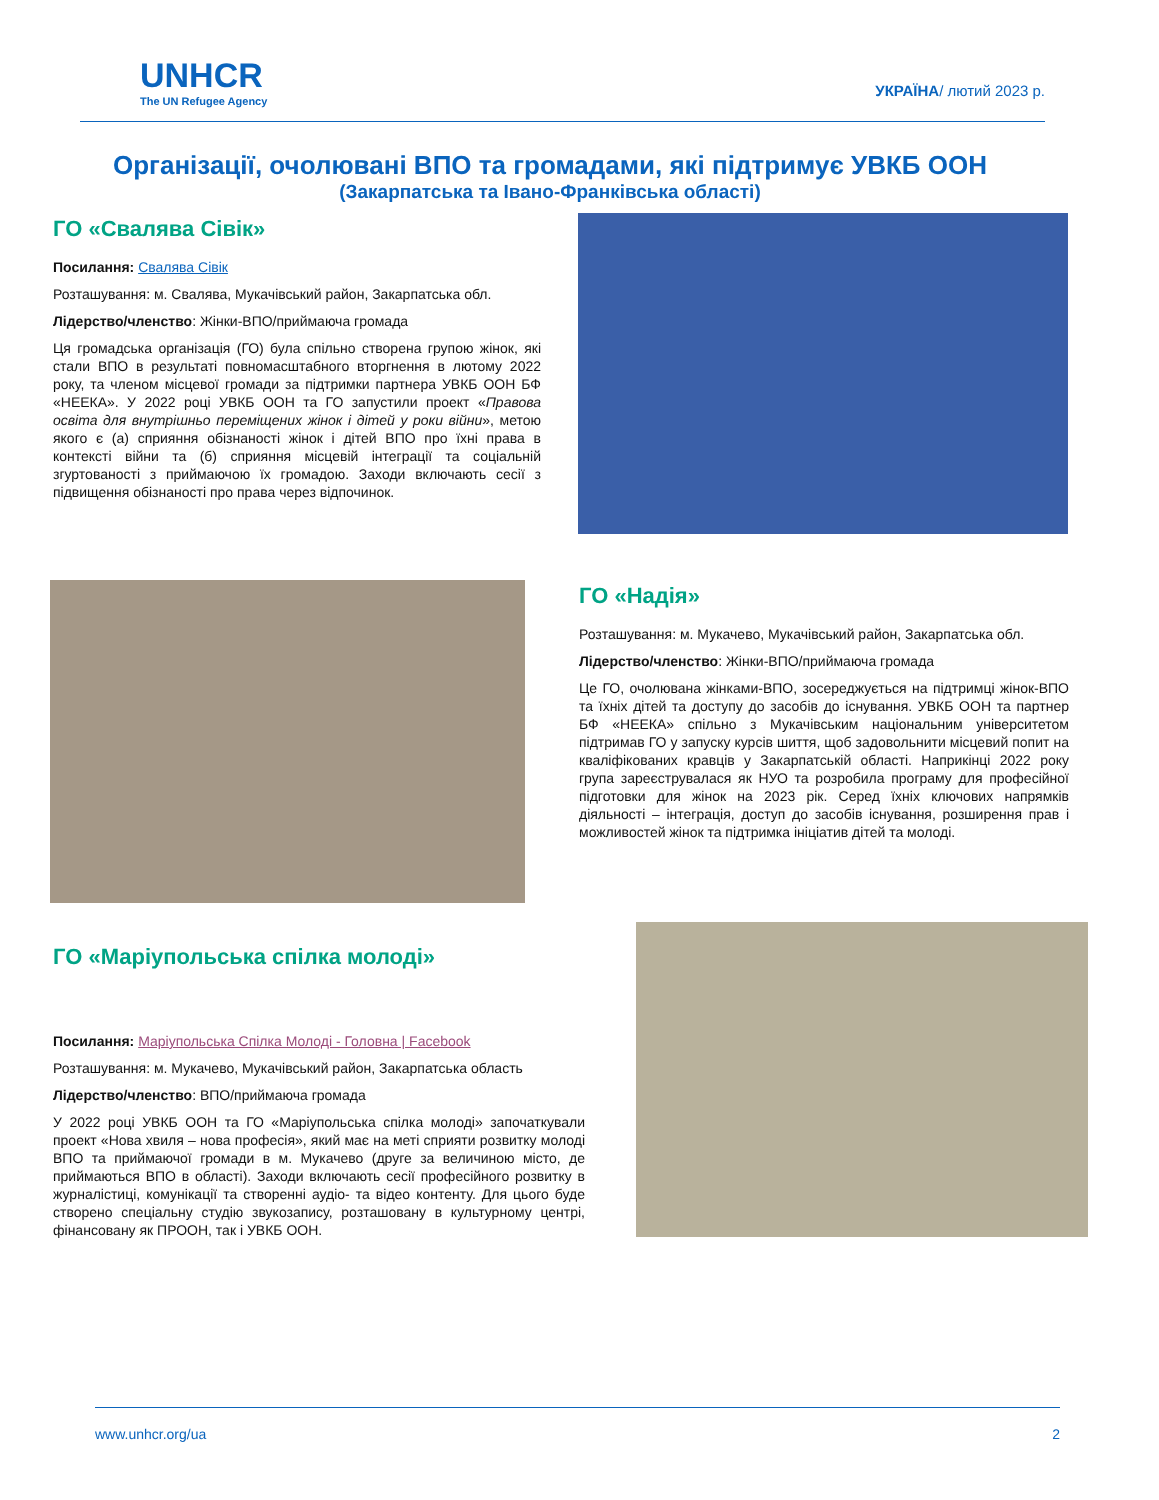UNHCR
The UN Refugee Agency
УКРАЇНА/ лютий 2023 р.
Організації, очолювані ВПО та громадами, які підтримує УВКБ ООН
(Закарпатська та Івано-Франківська області)
ГО «Свалява Сівік»
Посилання: Свалява Сівік
Розташування: м. Свалява, Мукачівський район, Закарпатська обл.
Лідерство/членство: Жінки-ВПО/приймаюча громада
Ця громадська організація (ГО) була спільно створена групою жінок, які стали ВПО в результаті повномасштабного вторгнення в лютому 2022 року, та членом місцевої громади за підтримки партнера УВКБ ООН БФ «НЕЕКА». У 2022 році УВКБ ООН та ГО запустили проект «Правова освіта для внутрішньо переміщених жінок і дітей у роки війни», метою якого є (а) сприяння обізнаності жінок і дітей ВПО про їхні права в контексті війни та (б) сприяння місцевій інтеграції та соціальній згуртованості з приймаючою їх громадою. Заходи включають сесії з підвищення обізнаності про права через відпочинок.
ГО «Надія»
Розташування: м. Мукачево, Мукачівський район, Закарпатська обл.
Лідерство/членство: Жінки-ВПО/приймаюча громада
Це ГО, очолювана жінками-ВПО, зосереджується на підтримці жінок-ВПО та їхніх дітей та доступу до засобів до існування. УВКБ ООН та партнер БФ «НЕЕКА» спільно з Мукачівським національним університетом підтримав ГО у запуску курсів шиття, щоб задовольнити місцевий попит на кваліфікованих кравців у Закарпатській області. Наприкінці 2022 року група зареєструвалася як НУО та розробила програму для професійної підготовки для жінок на 2023 рік. Серед їхніх ключових напрямків діяльності – інтеграція, доступ до засобів існування, розширення прав і можливостей жінок та підтримка ініціатив дітей та молоді.
ГО «Маріупольська спілка молоді»
Посилання: Маріупольська Спілка Молоді - Головна | Facebook
Розташування: м. Мукачево, Мукачівський район, Закарпатська область
Лідерство/членство: ВПО/приймаюча громада
У 2022 році УВКБ ООН та ГО «Маріупольська спілка молоді» започаткували проект «Нова хвиля – нова професія», який має на меті сприяти розвитку молоді ВПО та приймаючої громади в м. Мукачево (друге за величиною місто, де приймаються ВПО в області). Заходи включають сесії професійного розвитку в журналістиці, комунікації та створенні аудіо- та відео контенту. Для цього буде створено спеціальну студію звукозапису, розташовану в культурному центрі, фінансовану як ПРООН, так і УВКБ ООН.
www.unhcr.org/ua 2